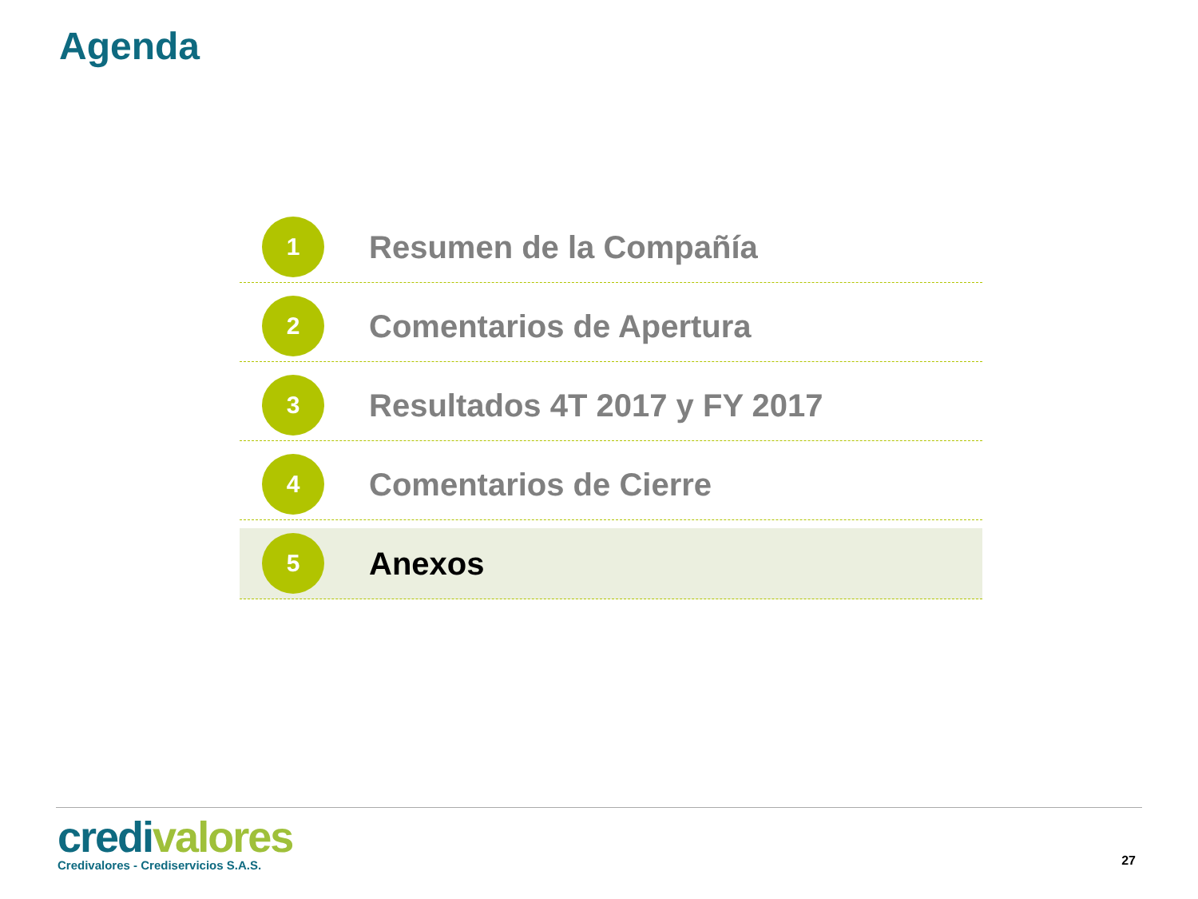Agenda
1
Resumen de la Compañía
2
Comentarios de Apertura
3
Resultados 4T 2017 y FY 2017
4
Comentarios de Cierre
5
Anexos
credi valores
Credivalores - Crediservicios S.A.S.
27